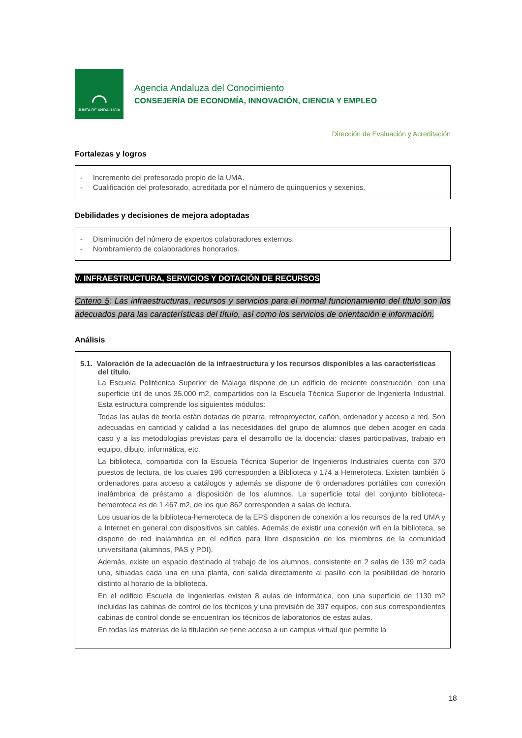⌒
JUNTA DE ANDALUCIA
Agencia Andaluza del Conocimiento
CONSEJERÍA DE ECONOMÍA, INNOVACIÓN, CIENCIA Y EMPLEO
Dirección de Evaluación y Acreditación
Fortalezas y logros
- Incremento del profesorado propio de la UMA.
- Cualificación del profesorado, acreditada por el número de quinquenios y sexenios.
Debilidades y decisiones de mejora adoptadas
- Disminución del número de expertos colaboradores externos.
- Nombramiento de colaboradores honorarios.
V. INFRAESTRUCTURA, SERVICIOS Y DOTACIÓN DE RECURSOS
Criterio 5: Las infraestructuras, recursos y servicios para el normal funcionamiento del título son los adecuados para las características del título, así como los servicios de orientación e información.
Análisis
5.1. Valoración de la adecuación de la infraestructura y los recursos disponibles a las características del título.
La Escuela Politécnica Superior de Málaga dispone de un edificio de reciente construcción, con una superficie útil de unos 35.000 m2, compartidos con la Escuela Técnica Superior de Ingeniería Industrial. Esta estructura comprende los siguientes módulos:
Todas las aulas de teoría están dotadas de pizarra, retroproyector, cañón, ordenador y acceso a red. Son adecuadas en cantidad y calidad a las necesidades del grupo de alumnos que deben acoger en cada caso y a las metodologías previstas para el desarrollo de la docencia: clases participativas, trabajo en equipo, dibujo, informática, etc.
La biblioteca, compartida con la Escuela Técnica Superior de Ingenieros Industriales cuenta con 370 puestos de lectura, de los cuales 196 corresponden a Biblioteca y 174 a Hemeroteca. Existen también 5 ordenadores para acceso a catálogos y además se dispone de 6 ordenadores portátiles con conexión inalámbrica de préstamo a disposición de los alumnos. La superficie total del conjunto biblioteca-hemeroteca es de 1.467 m2, de los que 862 corresponden a salas de lectura.
Los usuarios de la biblioteca-hemeroteca de la EPS disponen de conexión a los recursos de la red UMA y a Internet en general con dispositivos sin cables. Además de existir una conexión wifi en la biblioteca, se dispone de red inalámbrica en el edifico para libre disposición de los miembros de la comunidad universitaria (alumnos, PAS y PDI).
Además, existe un espacio destinado al trabajo de los alumnos, consistente en 2 salas de 139 m2 cada una, situadas cada una en una planta, con salida directamente al pasillo con la posibilidad de horario distinto al horario de la biblioteca.
En el edificio Escuela de Ingenierías existen 8 aulas de informática, con una superficie de 1130 m2 incluidas las cabinas de control de los técnicos y una previsión de 397 equipos, con sus correspondientes cabinas de control donde se encuentran los técnicos de laboratorios de estas aulas.
En todas las materias de la titulación se tiene acceso a un campus virtual que permite la
18